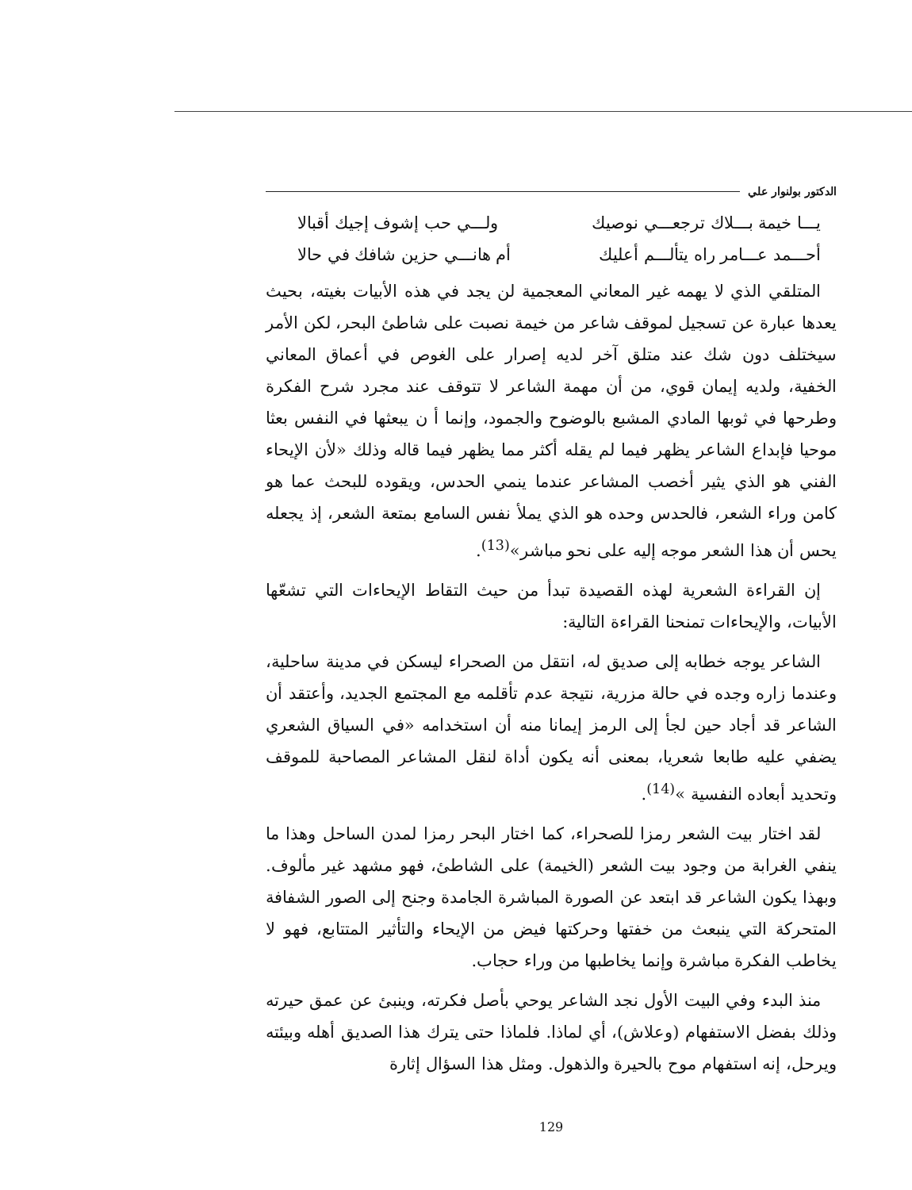الدكتور بولنوار علي
يـــا خيمة بـــلاك ترجعـــي نوصيك ولـــي حب إشوف إجيك أقبالا
أحـــمد عـــامر راه يتألـــم أعليك أم هانـــي حزين شافك في حالا
المتلقي الذي لا يهمه غير المعاني المعجمية لن يجد في هذه الأبيات بغيته، بحيث يعدها عبارة عن تسجيل لموقف شاعر من خيمة نصبت على شاطئ البحر، لكن الأمر سيختلف دون شك عند متلق آخر لديه إصرار على الغوص في أعماق المعاني الخفية، ولديه إيمان قوي، من أن مهمة الشاعر لا تتوقف عند مجرد شرح الفكرة وطرحها في ثوبها المادي المشبع بالوضوح والجمود، وإنما أ ن يبعثها في النفس بعثا موحيا فإبداع الشاعر يظهر فيما لم يقله أكثر مما يظهر فيما قاله وذلك «لأن الإيحاء الفني هو الذي يثير أخصب المشاعر عندما ينمي الحدس، ويقوده للبحث عما هو كامن وراء الشعر، فالحدس وحده هو الذي يملأ نفس السامع بمتعة الشعر، إذ يجعله يحس أن هذا الشعر موجه إليه على نحو مباشر»<sup>(13)</sup>.
إن القراءة الشعرية لهذه القصيدة تبدأ من حيث التقاط الإيحاءات التي تشعّها الأبيات، والإيحاءات تمنحنا القراءة التالية:
الشاعر يوجه خطابه إلى صديق له، انتقل من الصحراء ليسكن في مدينة ساحلية، وعندما زاره وجده في حالة مزرية، نتيجة عدم تأقلمه مع المجتمع الجديد، وأعتقد أن الشاعر قد أجاد حين لجأ إلى الرمز إيمانا منه أن استخدامه «في السياق الشعري يضفي عليه طابعا شعريا، بمعنى أنه يكون أداة لنقل المشاعر المصاحبة للموقف وتحديد أبعاده النفسية »<sup>(14)</sup>.
لقد اختار بيت الشعر رمزا للصحراء، كما اختار البحر رمزا لمدن الساحل وهذا ما ينفي الغرابة من وجود بيت الشعر (الخيمة) على الشاطئ، فهو مشهد غير مألوف. وبهذا يكون الشاعر قد ابتعد عن الصورة المباشرة الجامدة وجنح إلى الصور الشفافة المتحركة التي ينبعث من خفتها وحركتها فيض من الإيحاء والتأثير المتتابع، فهو لا يخاطب الفكرة مباشرة وإنما يخاطبها من وراء حجاب.
منذ البدء وفي البيت الأول نجد الشاعر يوحي بأصل فكرته، وينبئ عن عمق حيرته وذلك بفضل الاستفهام (وعلاش)، أي لماذا. فلماذا حتى يترك هذا الصديق أهله وبيئته ويرحل، إنه استفهام موح بالحيرة والذهول. ومثل هذا السؤال إثارة
129